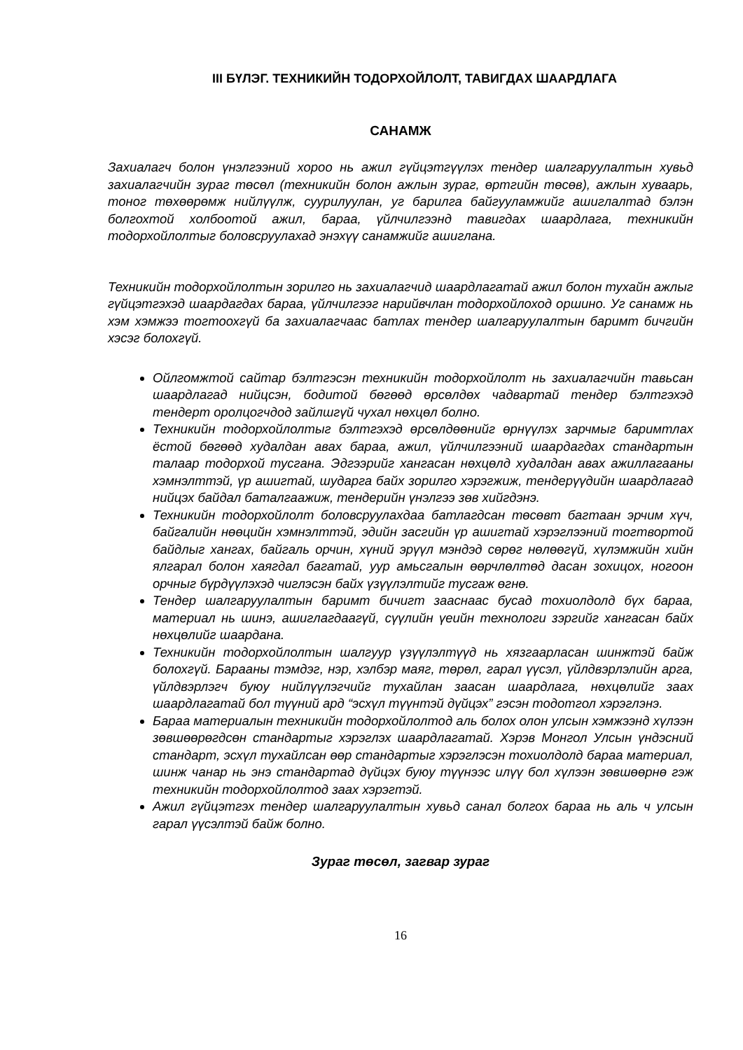III БҮЛЭГ. ТЕХНИКИЙН ТОДОРХОЙЛОЛТ, ТАВИГДАХ ШААРДЛАГА
САНАМЖ
Захиалагч болон үнэлгээний хороо нь ажил гүйцэтгүүлэх тендер шалгаруулалтын хувьд захиалагчийн зураг төсөл (техникийн болон ажлын зураг, өртгийн төсөв), ажлын хуваарь, тоног төхөөрөмж нийлүүлж, суурилуулан, уг барилга байгууламжийг ашиглалтад бэлэн болгохтой холбоотой ажил, бараа, үйлчилгээнд тавигдах шаардлага, техникийн тодорхойлолтыг боловсруулахад энэхүү санамжийг ашиглана.
Техникийн тодорхойлолтын зорилго нь захиалагчид шаардлагатай ажил болон тухайн ажлыг гүйцэтгэхэд шаардагдах бараа, үйлчилгээг нарийвчлан тодорхойлоход оршино. Уг санамж нь хэм хэмжээ тогтоохгүй ба захиалагчаас батлах тендер шалгаруулалтын баримт бичгийн хэсэг болохгүй.
Ойлгомжтой сайтар бэлтгэсэн техникийн тодорхойлолт нь захиалагчийн тавьсан шаардлагад нийцсэн, бодитой бөгөөд өрсөлдөх чадвартай тендер бэлтгэхэд тендерт оролцогчдод зайлшгүй чухал нөхцөл болно.
Техникийн тодорхойлолтыг бэлтгэхэд өрсөлдөөнийг өрнүүлэх зарчмыг баримтлах ёстой бөгөөд худалдан авах бараа, ажил, үйлчилгээний шаардагдах стандартын талаар тодорхой тусгана. Эдгээрийг хангасан нөхцөлд худалдан авах ажиллагааны хэмнэлттэй, үр ашигтай, шударга байх зорилго хэрэгжиж, тендерүүдийн шаардлагад нийцэх байдал баталгаажиж, тендерийн үнэлгээ зөв хийгдэнэ.
Техникийн тодорхойлолт боловсруулахдаа батлагдсан төсөвт багтаан эрчим хүч, байгалийн нөөцийн хэмнэлттэй, эдийн засгийн үр ашигтай хэрэглээний тогтвортой байдлыг хангах, байгаль орчин, хүний эрүүл мэндэд сөрөг нөлөөгүй, хүлэмжийн хийн ялгарал болон хаягдал багатай, уур амьсгалын өөрчлөлтөд дасан зохицох, ногоон орчныг бүрдүүлэхэд чиглэсэн байх үзүүлэлтийг тусгаж өгнө.
Тендер шалгаруулалтын баримт бичигт зааснаас бусад тохиолдолд бүх бараа, материал нь шинэ, ашиглагдаагүй, сүүлийн үеийн технологи зэргийг хангасан байх нөхцөлийг шаардана.
Техникийн тодорхойлолтын шалгуур үзүүлэлтүүд нь хязгаарласан шинжтэй байж болохгүй. Барааны тэмдэг, нэр, хэлбэр маяг, төрөл, гарал үүсэл, үйлдвэрлэлийн арга, үйлдвэрлэгч буюу нийлүүлэгчийг тухайлан заасан шаардлага, нөхцөлийг заах шаардлагатай бол түүний ард “эсхүл түүнтэй дүйцэх” гэсэн тодотгол хэрэглэнэ.
Бараа материалын техникийн тодорхойлолтод аль болох олон улсын хэмжээнд хүлээн зөвшөөрөгдсөн стандартыг хэрэглэх шаардлагатай. Хэрэв Монгол Улсын үндэсний стандарт, эсхүл тухайлсан өөр стандартыг хэрэглэсэн тохиолдолд бараа материал, шинж чанар нь энэ стандартад дүйцэх буюу түүнээс илүү бол хүлээн зөвшөөрнө гэж техникийн тодорхойлолтод заах хэрэгтэй.
Ажил гүйцэтгэх тендер шалгаруулалтын хувьд санал болгох бараа нь аль ч улсын гарал үүсэлтэй байж болно.
Зураг төсөл, загвар зураг
16